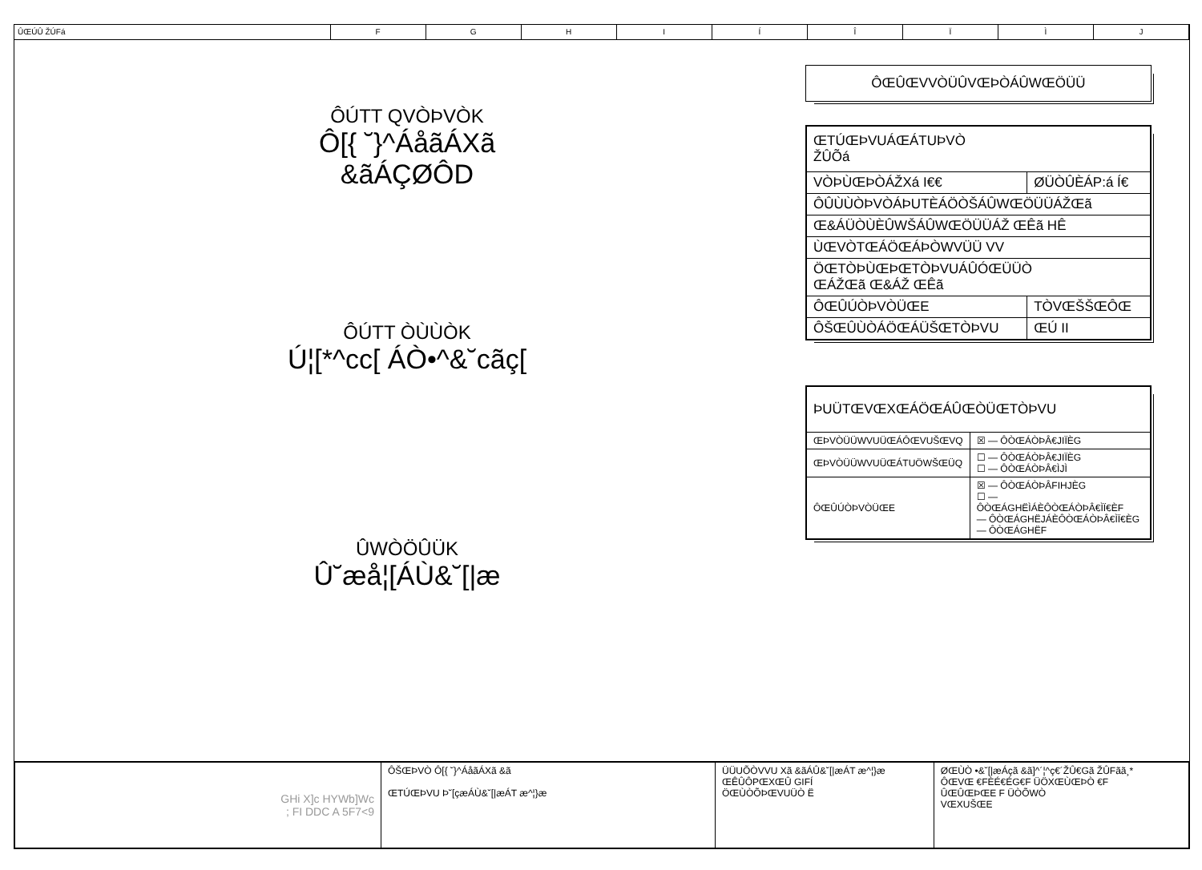ÛŒÚÛ ŽÚFá F G H I Í Î Ï Ì J
ÔÚTT QVÒÞVÒK
Ô[{ ˘}^ÁåãÁXã &ãÁÇØÔD
ÔÚTT ÒÙÙÒK
Ú¦[*^cc[ ÁÒ•^&˘cãç[
ÛWÒÖÛÜK
Û˘æå¦[ÁÙ&˘[|æ
ÔŒÛŒVVÒÜÛVŒÞÒÁÛWŒÖÜÜ
| ŒTÚŒÞVUÁŒÁTUÞVÒ ŽÛÕá | | |
| VÒÞÙŒÞÒÁŽXá I€€ | ØÜÒÛÈÁP:á Í€ | |
| ÔÛÙÙÒÞVÒÁÞUTÈÁÖÒŠÁÛWŒÖÜÜÁŽŒã | | |
| Œ&ÁÜÒÙÈÛWŠÁÛWŒÖÜÜÁŽ ŒÊã HÊ | | |
| ÙŒVÒTŒÁÖŒÁÞÒWVÜÜ VV | | |
| ÖŒTÒÞÙŒÞŒTÒÞVUÁÛÓŒÜÜÒ ŒÁŽŒã Œ&ÁŽ ŒÊã | | |
| ÔŒÛÚÒÞVÒÜŒE | | TÒVŒŠŠŒÔŒ |
| ÔŠŒÛÙÒÁÖŒÁÜŠŒTÒÞVU | | ŒÚ II |
| ÞUÜTŒVŒXŒÁÖŒÁÛŒÒÜŒTÒÞVU | |
| ŒÞVÒÜÜWVUÜŒÁÔŒVUŠŒVQ | ☒ — ÔÒŒÁÒÞÂ€JIÏÈG |
| ŒÞVÒÜÜWVUÜŒÁTUÖWŠŒÜQ | ☐ — ÔÒŒÁÒÞÂ€JIÏÈG ☐ — ÔÒŒÁÒÞÂ€ÌJÌ |
| ÔŒÛÚÒÞVÒÜŒE | ☒ — ÔÒŒÁÒÞÂFIHJÈG ☐ — ÔÒŒÁGHËÌÁÈÔÒŒÁÒÞÂ€ÌÏ€ÈF — ÔÒŒÁGHËJÁÈÔÒŒÁÒÞÂ€ÌÏ€ÈG — ÔÒŒÁGHËF |
| GHi X]c HYWb]Wc ; FI DDC A 5F7<9 | ÔŠŒÞVÒ Ô[{ ˘}^ÁåãÁXã &ã ŒTÚŒÞVU Þ˘[çæÁÙ&˘[/æÁT æ^¦}æ | ÜÜUÕÒVVU Xã &ãÁÛ&˘[/æÁT æ^¦}æ ŒÊÛÔPŒXŒÛ GIFÍ ÖŒÙÒÕÞŒVUÜÒ Ë | ØŒÙÒ •&˘[/æÁçã &ã]^´¦^ç€´ŽÛ€Gã ŽÛFãã¸* ÔŒVŒ €FÈÉ€ÉG€F ÜÖXŒÙŒÞÒ €F ÛŒÛŒÞŒE F ÜÒÕWÒ VŒXUŠŒE |